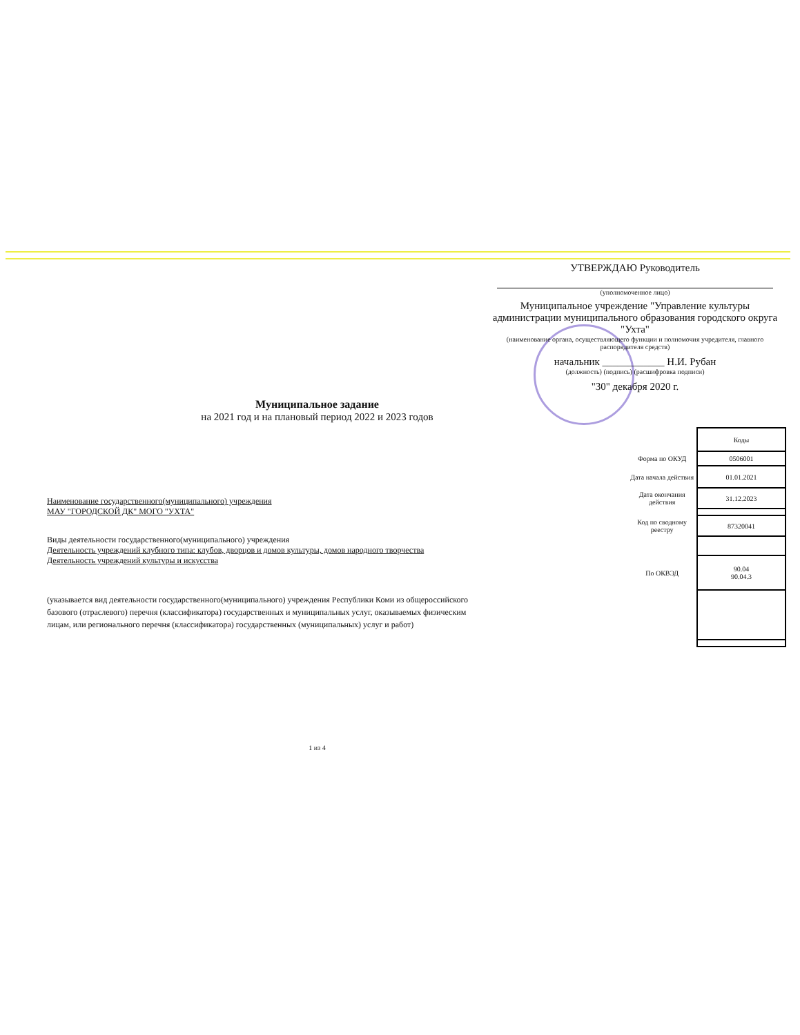УТВЕРЖДАЮ Руководитель
(уполномоченное лицо)
Муниципальное учреждение "Управление культуры администрации муниципального образования городского округа "Ухта"
(наименование органа, осуществляющего функции и полномочия учредителя, главного распорядителя средств)
начальник ____________ Н.И. Рубан
(должность) (подпись) (расшифровка подписи)
"30" декабря 2020 г.
Муниципальное задание
на 2021 год и на плановый период 2022 и 2023 годов
Наименование государственного(муниципального) учреждения
МАУ "ГОРОДСКОЙ ДК" МОГО "УХТА"
Виды деятельности государственного(муниципального) учреждения
Деятельность учреждений клубного типа: клубов, дворцов и домов культуры, домов народного творчества
Деятельность учреждений культуры и искусства
(указывается вид деятельности государственного(муниципального) учреждения Республики Коми из общероссийского базового (отраслевого) перечня (классификатора) государственных и муниципальных услуг, оказываемых физическим лицам, или регионального перечня (классификатора) государственных (муниципальных) услуг и работ)
| | Коды |
| Форма по ОКУД | 0506001 |
| Дата начала действия | 01.01.2021 |
| Дата окончания действия | 31.12.2023 |
| Код по сводному реестру | 87320041 |
| По ОКВЭД | 90.04 90.04.3 |
1 из 4